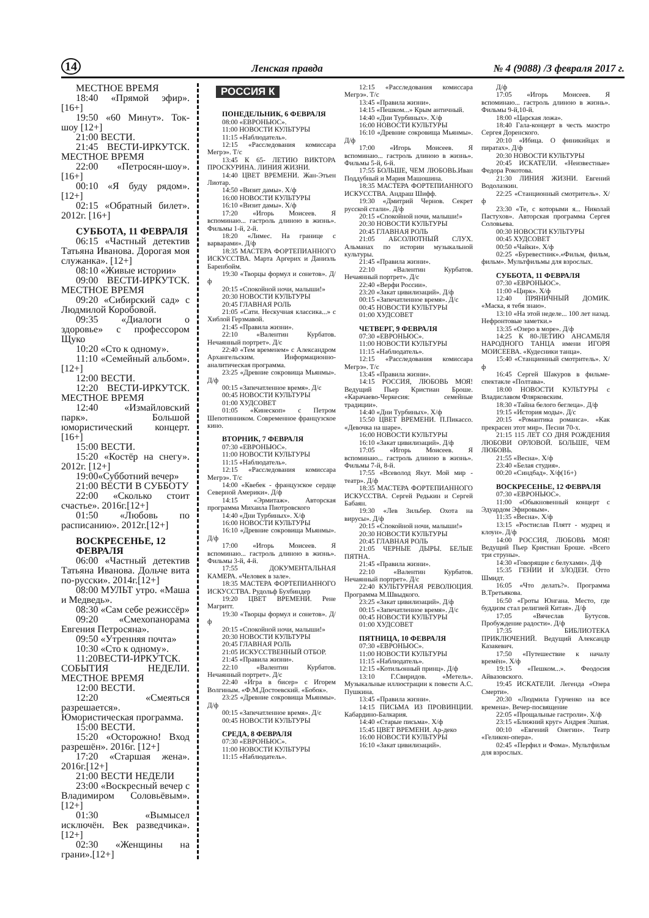14 Ленская правда № 4 (9088) /3 февраля 2017 г.
МЕСТНОЕ ВРЕМЯ
18:40 «Прямой эфир».[16+]
19:50 «60 Минут». Ток-шоу [12+]
21:00 ВЕСТИ.
21:45 ВЕСТИ-ИРКУТСК. МЕСТНОЕ ВРЕМЯ
22:00 «Петросян-шоу».[16+]
00:10 «Я буду рядом». [12+]
02:15 «Обратный билет». 2012г. [16+]
СУББОТА, 11 ФЕВРАЛЯ
06:15 «Частный детектив Татьяна Иванова. Дорогая моя служанка». [12+]
08:10 «Живые истории»
09:00 ВЕСТИ-ИРКУТСК. МЕСТНОЕ ВРЕМЯ
09:20 «Сибирский сад» с Людмилой Коробовой.
09:35 «Диалоги о здоровье» с профессором Щуко
10:20 «Сто к одному».
11:10 «Семейный альбом».[12+]
12:00 ВЕСТИ.
12:20 ВЕСТИ-ИРКУТСК. МЕСТНОЕ ВРЕМЯ
12:40 «Измайловский парк». Большой юмористический концерт. [16+]
15:00 ВЕСТИ.
15:20 «Костёр на снегу». 2012г. [12+]
19:00«Субботний вечер»
21:00 ВЕСТИ В СУББОТУ
22:00 «Сколько стоит счастье». 2016г.[12+]
01:50 «Любовь по расписанию». 2012г.[12+]
ВОСКРЕСЕНЬЕ, 12 ФЕВРАЛЯ
06:00 «Частный детектив Татьяна Иванова. Дольче вита по-русски». 2014г.[12+]
08:00 МУЛЬТ утро. «Маша и Медведь».
08:30 «Сам себе режиссёр»
09:20 «Смехопанорама Евгения Петросяна».
09:50 «Утренняя почта»
10:30 «Сто к одному».
11:20ВЕСТИ-ИРКУТСК. СОБЫТИЯ НЕДЕЛИ. МЕСТНОЕ ВРЕМЯ
12:00 ВЕСТИ.
12:20 «Смеяться разрешается». Юмористическая программа.
15:00 ВЕСТИ.
15:20 «Осторожно! Вход разрешён». 2016г. [12+]
17:20 «Старшая жена». 2016г.[12+]
21:00 ВЕСТИ НЕДЕЛИ
23:00 «Воскресный вечер с Владимиром Соловьёвым».[12+]
01:30 «Вымысел исключён. Век разведчика».[12+]
02:30 «Женщины на грани».[12+]
РОССИЯ К
ПОНЕДЕЛЬНИК, 6 ФЕВРАЛЯ
08:00 «ЕВРОНЬЮС».
11:00 НОВОСТИ КУЛЬТУРЫ
11:15 «Наблюдатель».
12:15 «Расследования комиссара Мегрэ». Т/с
13:45 К 65- ЛЕТИЮ ВИКТОРА ПРОСКУРИНА. ЛИНИЯ ЖИЗНИ.
14:40 ЦВЕТ ВРЕМЕНИ. Жан-Этьен Лиотар.
14:50 «Визит дамы». Х/ф
16:00 НОВОСТИ КУЛЬТУРЫ
16:10 «Визит дамы». Х/ф
17:20 «Игорь Моисеев. Я вспоминаю... гастроль длиною в жизнь». Фильмы 1-й, 2-й.
18:20 «Лимес. На границе с варварами». Д/ф
18:35 МАСТЕРА ФОРТЕПИАННОГО ИСКУССТВА. Марта Аргерих и Даниэль Баренбойм.
19:30 «Творцы формул и сонетов». Д/ф
20:15 «Спокойной ночи, малыши!»
20:30 НОВОСТИ КУЛЬТУРЫ
20:45 ГЛАВНАЯ РОЛЬ
21:05 «Сати. Нескучная классика...» с Хиблой Герзмавой.
21:45 «Правила жизни».
22:10 «Валентин Курбатов. Нечаянный портрет». Д/с
22:40 «Тем временем» с Александром Архангельским. Информационно-аналитическая программа.
23:25 «Древние сокровища Мьянмы». Д/ф
00:15 «Запечатленное время». Д/с
00:45 НОВОСТИ КУЛЬТУРЫ
01:00 ХУДСОВЕТ
01:05 «Кинескоп» с Петром Шепотинником. Современное французское кино.
ВТОРНИК, 7 ФЕВРАЛЯ
07:30 «ЕВРОНЬЮС».
11:00 НОВОСТИ КУЛЬТУРЫ
11:15 «Наблюдатель».
12:15 «Расследования комиссара Мегрэ». Т/с
14:00 «Квебек - французское сердце Северной Америки». Д/ф
14:15 «Эрмитаж». Авторская программа Михаила Пиотровского
14:40 «Дни Турбиных». Х/ф
16:00 НОВОСТИ КУЛЬТУРЫ
16:10 «Древние сокровища Мьянмы». Д/ф
17:00 «Игорь Моисеев. Я вспоминаю... гастроль длиною в жизнь». Фильмы 3-й, 4-й.
17:55 ДОКУМЕНТАЛЬНАЯ КАМЕРА. «Человек в зале».
18:35 МАСТЕРА ФОРТЕПИАННОГО ИСКУССТВА. Рудольф Бухбиндер
19:20 ЦВЕТ ВРЕМЕНИ. Рене Магритт.
19:30 «Творцы формул и сонетов». Д/ф
20:15 «Спокойной ночи, малыши!»
20:30 НОВОСТИ КУЛЬТУРЫ
20:45 ГЛАВНАЯ РОЛЬ
21:05 ИСКУССТВЕННЫЙ ОТБОР.
21:45 «Правила жизни».
22:10 «Валентин Курбатов. Нечаянный портрет». Д/с
22:40 «Игра в бисер» с Игорем Волгиным. «Ф.М.Достоевский. «Бобок».
23:25 «Древние сокровища Мьянмы». Д/ф
00:15 «Запечатленное время». Д/с
00:45 НОВОСТИ КУЛЬТУРЫ
СРЕДА, 8 ФЕВРАЛЯ
07:30 «ЕВРОНЬЮС».
11:00 НОВОСТИ КУЛЬТУРЫ
11:15 «Наблюдатель».
12:15 «Расследования комиссара Мегрэ». Т/с
13:45 «Правила жизни».
14:15 «Пешком...» Крым античный.
14:40 «Дни Турбиных». Х/ф
16:00 НОВОСТИ КУЛЬТУРЫ
16:10 «Древние сокровища Мьянмы». Д/ф
17:00 «Игорь Моисеев. Я вспоминаю... гастроль длиною в жизнь». Фильмы 5-й, 6-й.
17:55 БОЛЬШЕ, ЧЕМ ЛЮБОВЬ.Иван Поддубный и Мария Машошина.
18:35 МАСТЕРА ФОРТЕПИАННОГО ИСКУССТВА. Андраш Шифф.
19:30 «Дмитрий Чернов. Секрет русской стали». Д/ф
20:15 «Спокойной ночи, малыши!»
20:30 НОВОСТИ КУЛЬТУРЫ
20:45 ГЛАВНАЯ РОЛЬ
21:05 АБСОЛЮТНЫЙ СЛУХ. Альманах по истории музыкальной культуры.
21:45 «Правила жизни».
22:10 «Валентин Курбатов. Нечаянный портрет». Д/с
22:40 «Верфи России».
23:20 «Закат цивилизаций». Д/ф
00:15 «Запечатленное время». Д/с
00:45 НОВОСТИ КУЛЬТУРЫ
01:00 ХУДСОВЕТ
ЧЕТВЕРГ, 9 ФЕВРАЛЯ
07:30 «ЕВРОНЬЮС».
11:00 НОВОСТИ КУЛЬТУРЫ
11:15 «Наблюдатель».
12:15 «Расследования комиссара Мегрэ». Т/с
13:45 «Правила жизни».
14:15 РОССИЯ, ЛЮБОВЬ МОЯ! Ведущий Пьер Кристиан Броше. «Карачаево-Черкесия: семейные традиции».
14:40 «Дни Турбиных». Х/ф
15:50 ЦВЕТ ВРЕМЕНИ. П.Пикассо. «Девочка на шаре».
16:00 НОВОСТИ КУЛЬТУРЫ
16:10 «Закат цивилизаций». Д/ф
17:05 «Игорь Моисеев. Я вспоминаю... гастроль длиною в жизнь». Фильмы 7-й, 8-й.
17:55 «Всеволод Якут. Мой мир - театр». Д/ф
18:35 МАСТЕРА ФОРТЕПИАННОГО ИСКУССТВА. Сергей Редькин и Сергей Бабаян.
19:30 «Лев Зильбер. Охота на вирусы». Д/ф
20:15 «Спокойной ночи, малыши!»
20:30 НОВОСТИ КУЛЬТУРЫ
20:45 ГЛАВНАЯ РОЛЬ
21:05 ЧЕРНЫЕ ДЫРЫ. БЕЛЫЕ ПЯТНА.
21:45 «Правила жизни».
22:10 «Валентин Курбатов. Нечаянный портрет». Д/с
22:40 КУЛЬТУРНАЯ РЕВОЛЮЦИЯ. Программа М.Швыдкого.
23:25 «Закат цивилизаций». Д/ф
00:15 «Запечатленное время». Д/с
00:45 НОВОСТИ КУЛЬТУРЫ
01:00 ХУДСОВЕТ
ПЯТНИЦА, 10 ФЕВРАЛЯ
07:30 «ЕВРОНЬЮС».
11:00 НОВОСТИ КУЛЬТУРЫ
11:15 «Наблюдатель».
12:15 «Котильонный принц». Д/ф
13:10 Г.Свиридов. «Метель». Музыкальные иллюстрации к повести А.С. Пушкина.
13:45 «Правила жизни».
14:15 ПИСЬМА ИЗ ПРОВИНЦИИ. Кабардино-Балкария.
14:40 «Старые письма». Х/ф
15:45 ЦВЕТ ВРЕМЕНИ. Ар-деко
16:00 НОВОСТИ КУЛЬТУРЫ
16:10 «Закат цивилизаций».
Д/ф
17:05 «Игорь Моисеев. Я вспоминаю... гастроль длиною в жизнь». Фильмы 9-й,10-й.
18:00 «Царская ложа».
18:40 Гала-концерт в честь маэстро Сергея Доренского.
20:10 «Ибица. О финикийцах и пиратах». Д/ф
20:30 НОВОСТИ КУЛЬТУРЫ
20:45 ИСКАТЕЛИ. «Неизвестные» Федора Рокотова.
21:30 ЛИНИЯ ЖИЗНИ. Евгений Водолазкин.
22:25 «Станционный смотритель». Х/ф
23:30 «Те, с которыми я... Николай Пастухов». Авторская программа Сергея Соловьева.
00:30 НОВОСТИ КУЛЬТУРЫ
00:45 ХУДСОВЕТ
00:50 «Чайки». Х/ф
02:25 «Буревестник».«Фильм, фильм, фильм». Мультфильмы для взрослых.
СУББОТА, 11 ФЕВРАЛЯ
07:30 «ЕВРОНЬЮС».
11:00 «Цирк». Х/ф
12:40 ПРЯНИЧНЫЙ ДОМИК. «Маска, я тебя знаю».
13:10 «На этой неделе... 100 лет назад. Нефронтовые заметки.»
13:35 «Озеро в море». Д/ф
14:25 К 80-ЛЕТИЮ АНСАМБЛЯ НАРОДНОГО ТАНЦА имени ИГОРЯ МОИСЕЕВА. «Кудесники танца».
15:40 «Станционный смотритель». Х/ф
16:45 Сергей Шакуров в фильме-спектакле «Полтава».
18:00 НОВОСТИ КУЛЬТУРЫ с Владиславом Флярковским.
18:30 «Тайна белого беглеца». Д/ф
19:15 «История моды». Д/с
20:15 «Романтика романса». «Как прекрасен этот мир». Песни 70-х.
21:15 115 ЛЕТ СО ДНЯ РОЖДЕНИЯ ЛЮБОВИ ОРЛОВОЙ. БОЛЬШЕ, ЧЕМ ЛЮБОВЬ.
21:55 «Весна». Х/ф
23:40 «Белая студия».
00:20 «Синдбад». Х/ф(16+)
ВОСКРЕСЕНЬЕ, 12 ФЕВРАЛЯ
07:30 «ЕВРОНЬЮС».
11:00 «Обыкновенный концерт с Эдуардом Эфировым».
11:35 «Весна». Х/ф
13:15 «Ростислав Плятт - мудрец и клоун». Д/ф
14:00 РОССИЯ, ЛЮБОВЬ МОЯ! Ведущий Пьер Кристиан Броше. «Всего три струны».
14:30 «Говорящие с белухами». Д/ф
15:35 ГЕНИИ И ЗЛОДЕИ. Отто Шмидт.
16:05 «Что делать?». Программа В.Третьякова.
16:50 «Гроты Юнгана. Место, где буддизм стал религией Китая». Д/ф
17:05 «Вячеслав Бутусов. Пробуждение радости». Д/ф
17:35 БИБЛИОТЕКА ПРИКЛЮЧЕНИЙ. Ведущий Александр Казакевич.
17:50 «Путешествие к началу времён». Х/ф
19:15 «Пешком...». Феодосия Айвазовского.
19:45 ИСКАТЕЛИ. Легенда «Озера Смерти».
20:30 «Людмила Гурченко на все времена». Вечер-посвящение
22:05 «Прощальные гастроли». Х/ф
23:15 «Ближний круг» Андрея Эшпая.
00:10 «Евгений Онегин». Театр «Геликон-опера».
02:45 «Перфил и Фома». Мультфильм для взрослых.